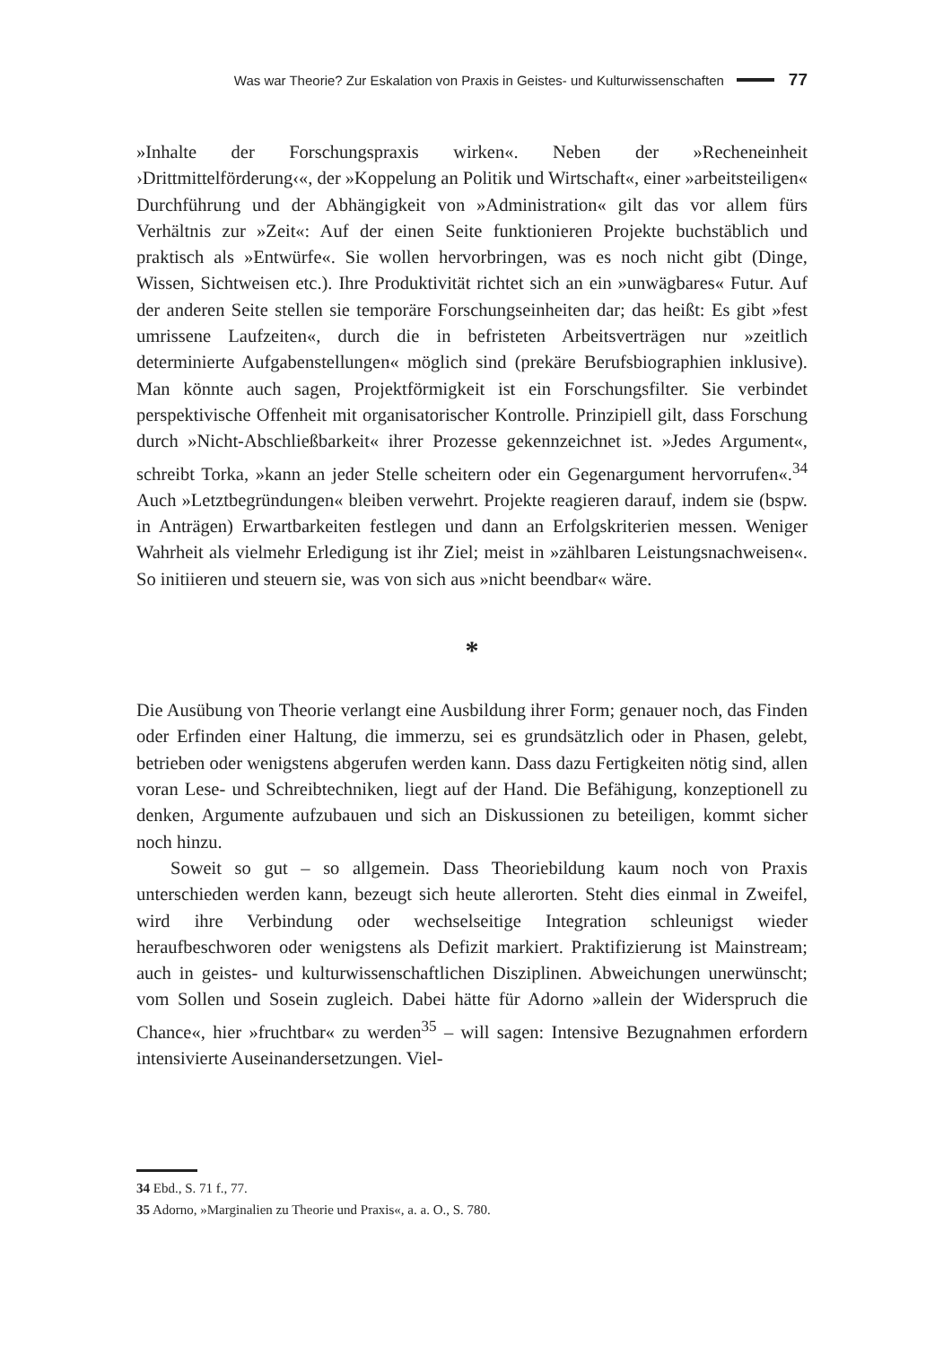Was war Theorie? Zur Eskalation von Praxis in Geistes- und Kulturwissenschaften 77
»Inhalte der Forschungspraxis wirken«. Neben der »Recheneinheit ›Drittmittelförderung‹«, der »Koppelung an Politik und Wirtschaft«, einer »arbeitsteiligen« Durchführung und der Abhängigkeit von »Administration« gilt das vor allem fürs Verhältnis zur »Zeit«: Auf der einen Seite funktionieren Projekte buchstäblich und praktisch als »Entwürfe«. Sie wollen hervorbringen, was es noch nicht gibt (Dinge, Wissen, Sichtweisen etc.). Ihre Produktivität richtet sich an ein »unwägbares« Futur. Auf der anderen Seite stellen sie temporäre Forschungseinheiten dar; das heißt: Es gibt »fest umrissene Laufzeiten«, durch die in befristeten Arbeitsverträgen nur »zeitlich determinierte Aufgabenstellungen« möglich sind (prekäre Berufsbiographien inklusive). Man könnte auch sagen, Projektförmigkeit ist ein Forschungsfilter. Sie verbindet perspektivische Offenheit mit organisatorischer Kontrolle. Prinzipiell gilt, dass Forschung durch »Nicht-Abschließbarkeit« ihrer Prozesse gekennzeichnet ist. »Jedes Argument«, schreibt Torka, »kann an jeder Stelle scheitern oder ein Gegenargument hervorrufen«.<sup>34</sup> Auch »Letztbegründungen« bleiben verwehrt. Projekte reagieren darauf, indem sie (bspw. in Anträgen) Erwartbarkeiten festlegen und dann an Erfolgskriterien messen. Weniger Wahrheit als vielmehr Erledigung ist ihr Ziel; meist in »zählbaren Leistungsnachweisen«. So initiieren und steuern sie, was von sich aus »nicht beendbar« wäre.
*
Die Ausübung von Theorie verlangt eine Ausbildung ihrer Form; genauer noch, das Finden oder Erfinden einer Haltung, die immerzu, sei es grundsätzlich oder in Phasen, gelebt, betrieben oder wenigstens abgerufen werden kann. Dass dazu Fertigkeiten nötig sind, allen voran Lese- und Schreibtechniken, liegt auf der Hand. Die Befähigung, konzeptionell zu denken, Argumente aufzubauen und sich an Diskussionen zu beteiligen, kommt sicher noch hinzu.
Soweit so gut – so allgemein. Dass Theoriebildung kaum noch von Praxis unterschieden werden kann, bezeugt sich heute allerorten. Steht dies einmal in Zweifel, wird ihre Verbindung oder wechselseitige Integration schleunigst wieder heraufbeschworen oder wenigstens als Defizit markiert. Praktifizierung ist Mainstream; auch in geistes- und kulturwissenschaftlichen Disziplinen. Abweichungen unerwünscht; vom Sollen und Sosein zugleich. Dabei hätte für Adorno »allein der Widerspruch die Chance«, hier »fruchtbar« zu werden<sup>35</sup> – will sagen: Intensive Bezugnahmen erfordern intensivierte Auseinandersetzungen. Viel-
34 Ebd., S. 71 f., 77.
35 Adorno, »Marginalien zu Theorie und Praxis«, a. a. O., S. 780.